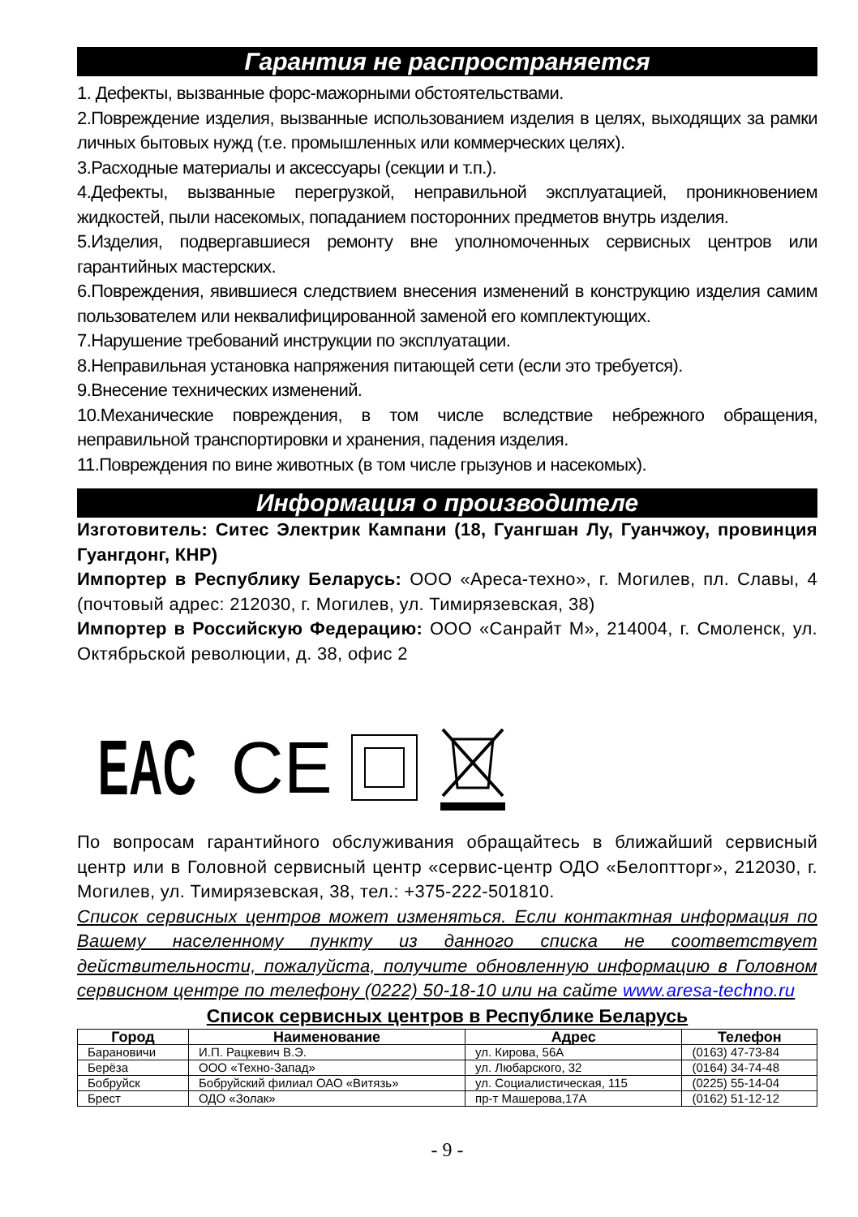Гарантия не распространяется
1. Дефекты, вызванные форс-мажорными обстоятельствами.
2.Повреждение изделия, вызванные использованием изделия в целях, выходящих за рамки личных бытовых нужд (т.е. промышленных или коммерческих целях).
3.Расходные материалы и аксессуары (секции и т.п.).
4.Дефекты, вызванные перегрузкой, неправильной эксплуатацией, проникновением жидкостей, пыли насекомых, попаданием посторонних предметов внутрь изделия.
5.Изделия, подвергавшиеся ремонту вне уполномоченных сервисных центров или гарантийных мастерских.
6.Повреждения, явившиеся следствием внесения изменений в конструкцию изделия самим пользователем или неквалифицированной заменой его комплектующих.
7.Нарушение требований инструкции по эксплуатации.
8.Неправильная установка напряжения питающей сети (если это требуется).
9.Внесение технических изменений.
10.Механические повреждения, в том числе вследствие небрежного обращения, неправильной транспортировки и хранения, падения изделия.
11.Повреждения по вине животных (в том числе грызунов и насекомых).
Информация о производителе
Изготовитель: Ситес Электрик Кампани (18, Гуангшан Лу, Гуанчжоу, провинция Гуангдонг, КНР)
Импортер в Республику Беларусь: ООО «Ареса-техно», г. Могилев, пл. Славы, 4 (почтовый адрес: 212030, г. Могилев, ул. Тимирязевская, 38)
Импортер в Российскую Федерацию: ООО «Санрайт М», 214004, г. Смоленск, ул. Октябрьской революции, д. 38, офис 2
EAC CE
По вопросам гарантийного обслуживания обращайтесь в ближайший сервисный центр или в Головной сервисный центр «сервис-центр ОДО «Белоптторг», 212030, г. Могилев, ул. Тимирязевская, 38, тел.: +375-222-501810.
Список сервисных центров может изменяться. Если контактная информация по Вашему населенному пункту из данного списка не соответствует действительности, пожалуйста, получите обновленную информацию в Головном сервисном центре по телефону (0222) 50-18-10 или на сайте www.aresa-techno.ru
Список сервисных центров в Республике Беларусь
| Город | Наименование | Адрес | Телефон |
| --- | --- | --- | --- |
| Барановичи | И.П. Рацкевич В.Э. | ул. Кирова, 56А | (0163) 47-73-84 |
| Берёза | ООО «Техно-Запад» | ул. Любарского, 32 | (0164) 34-74-48 |
| Бобруйск | Бобруйский филиал ОАО «Витязь» | ул. Социалистическая, 115 | (0225) 55-14-04 |
| Брест | ОДО «Золак» | пр-т Машерова,17А | (0162) 51-12-12 |
- 9 -